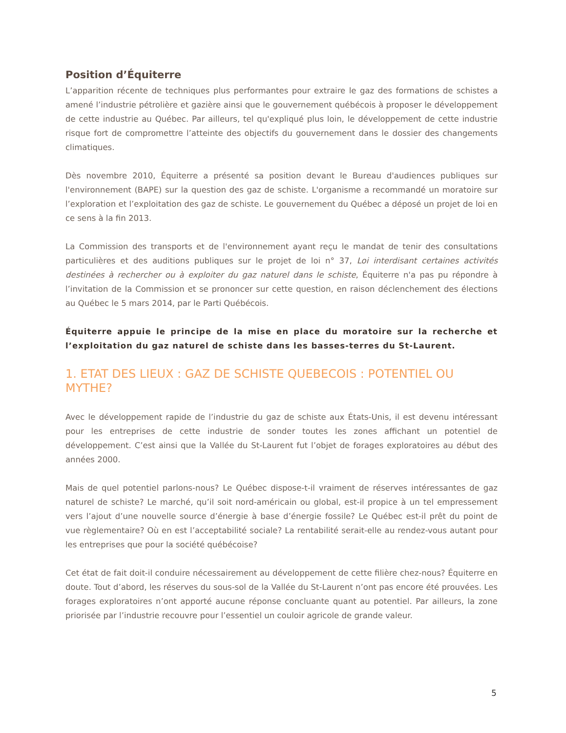Position d’Équiterre
L’apparition récente de techniques plus performantes pour extraire le gaz des formations de schistes a amené l’industrie pétrolière et gazière ainsi que le gouvernement québécois à proposer le développement de cette industrie au Québec. Par ailleurs, tel qu'expliqué plus loin, le développement de cette industrie risque fort de compromettre l’atteinte des objectifs du gouvernement dans le dossier des changements climatiques.
Dès novembre 2010, Équiterre a présenté sa position devant le Bureau d'audiences publiques sur l'environnement (BAPE) sur la question des gaz de schiste. L'organisme a recommandé un moratoire sur l’exploration et l’exploitation des gaz de schiste. Le gouvernement du Québec a déposé un projet de loi en ce sens à la fin 2013.
La Commission des transports et de l'environnement ayant reçu le mandat de tenir des consultations particulières et des auditions publiques sur le projet de loi n° 37, Loi interdisant certaines activités destinées à rechercher ou à exploiter du gaz naturel dans le schiste, Équiterre n'a pas pu répondre à l’invitation de la Commission et se prononcer sur cette question, en raison déclenchement des élections au Québec le 5 mars 2014, par le Parti Québécois.
Équiterre appuie le principe de la mise en place du moratoire sur la recherche et l’exploitation du gaz naturel de schiste dans les basses-terres du St-Laurent.
1. ETAT DES LIEUX : GAZ DE SCHISTE QUEBECOIS : POTENTIEL OU MYTHE?
Avec le développement rapide de l’industrie du gaz de schiste aux États-Unis, il est devenu intéressant pour les entreprises de cette industrie de sonder toutes les zones affichant un potentiel de développement. C’est ainsi que la Vallée du St-Laurent fut l’objet de forages exploratoires au début des années 2000.
Mais de quel potentiel parlons-nous? Le Québec dispose-t-il vraiment de réserves intéressantes de gaz naturel de schiste? Le marché, qu’il soit nord-américain ou global, est-il propice à un tel empressement vers l’ajout d’une nouvelle source d’énergie à base d’énergie fossile? Le Québec est-il prêt du point de vue règlementaire? Où en est l’acceptabilité sociale? La rentabilité serait-elle au rendez-vous autant pour les entreprises que pour la société québécoise?
Cet état de fait doit-il conduire nécessairement au développement de cette filière chez-nous? Équiterre en doute. Tout d’abord, les réserves du sous-sol de la Vallée du St-Laurent n’ont pas encore été prouvées. Les forages exploratoires n’ont apporté aucune réponse concluante quant au potentiel. Par ailleurs, la zone priorisée par l’industrie recouvre pour l’essentiel un couloir agricole de grande valeur.
5